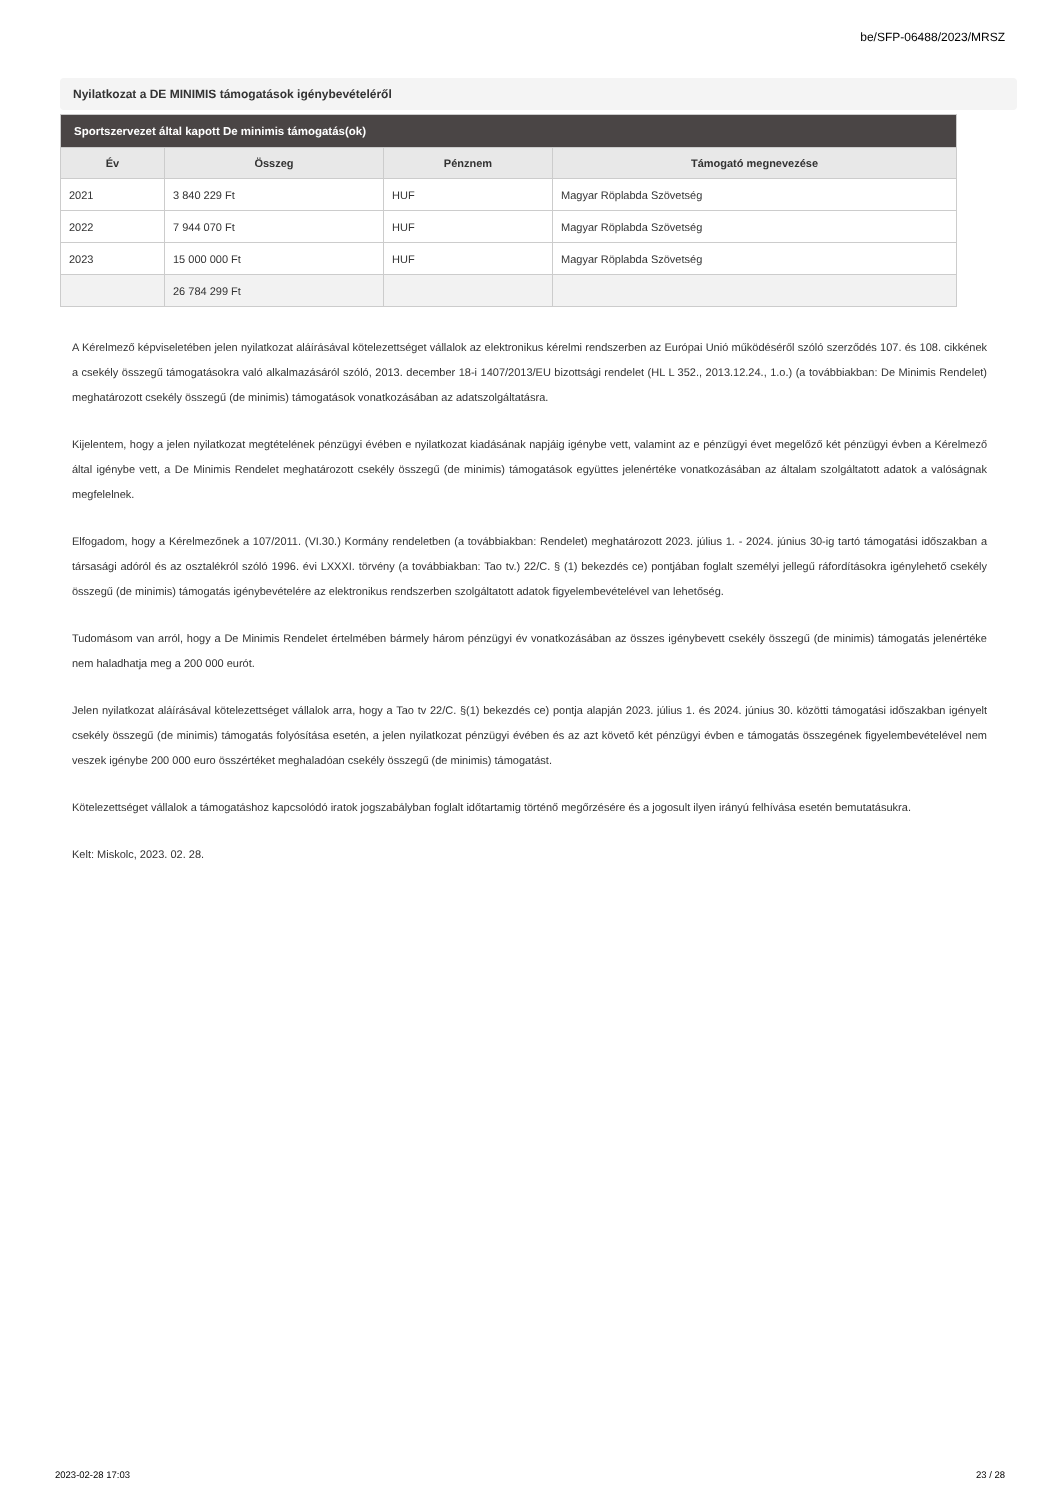be/SFP-06488/2023/MRSZ
Nyilatkozat a DE MINIMIS támogatások igénybevételéről
| Sportszervezet által kapott De minimis támogatás(ok) | | | |
| --- | --- | --- | --- |
| Év | Összeg | Pénznem | Támogató megnevezése |
| 2021 | 3 840 229 Ft | HUF | Magyar Röplabda Szövetség |
| 2022 | 7 944 070 Ft | HUF | Magyar Röplabda Szövetség |
| 2023 | 15 000 000 Ft | HUF | Magyar Röplabda Szövetség |
| | 26 784 299 Ft | | |
A Kérelmező képviseletében jelen nyilatkozat aláírásával kötelezettséget vállalok az elektronikus kérelmi rendszerben az Európai Unió működéséről szóló szerződés 107. és 108. cikkének a csekély összegű támogatásokra való alkalmazásáról szóló, 2013. december 18-i 1407/2013/EU bizottsági rendelet (HL L 352., 2013.12.24., 1.o.) (a továbbiakban: De Minimis Rendelet) meghatározott csekély összegű (de minimis) támogatások vonatkozásában az adatszolgáltatásra.
Kijelentem, hogy a jelen nyilatkozat megtételének pénzügyi évében e nyilatkozat kiadásának napjáig igénybe vett, valamint az e pénzügyi évet megelőző két pénzügyi évben a Kérelmező által igénybe vett, a De Minimis Rendelet meghatározott csekély összegű (de minimis) támogatások együttes jelenértéke vonatkozásában az általam szolgáltatott adatok a valóságnak megfelelnek.
Elfogadom, hogy a Kérelmezőnek a 107/2011. (VI.30.) Kormány rendeletben (a továbbiakban: Rendelet) meghatározott 2023. július 1. - 2024. június 30-ig tartó támogatási időszakban a társasági adóról és az osztalékról szóló 1996. évi LXXXI. törvény (a továbbiakban: Tao tv.) 22/C. § (1) bekezdés ce) pontjában foglalt személyi jellegű ráfordításokra igénylehető csekély összegű (de minimis) támogatás igénybevételére az elektronikus rendszerben szolgáltatott adatok figyelembevételével van lehetőség.
Tudomásom van arról, hogy a De Minimis Rendelet értelmében bármely három pénzügyi év vonatkozásában az összes igénybevett csekély összegű (de minimis) támogatás jelenértéke nem haladhatja meg a 200 000 eurót.
Jelen nyilatkozat aláírásával kötelezettséget vállalok arra, hogy a Tao tv 22/C. §(1) bekezdés ce) pontja alapján 2023. július 1. és 2024. június 30. közötti támogatási időszakban igényelt csekély összegű (de minimis) támogatás folyósítása esetén, a jelen nyilatkozat pénzügyi évében és az azt követő két pénzügyi évben e támogatás összegének figyelembevételével nem veszek igénybe 200 000 euro összértéket meghaladóan csekély összegű (de minimis) támogatást.
Kötelezettséget vállalok a támogatáshoz kapcsolódó iratok jogszabályban foglalt időtartamig történő megőrzésére és a jogosult ilyen irányú felhívása esetén bemutatásukra.
Kelt: Miskolc, 2023. 02. 28.
2023-02-28 17:03 23 / 28